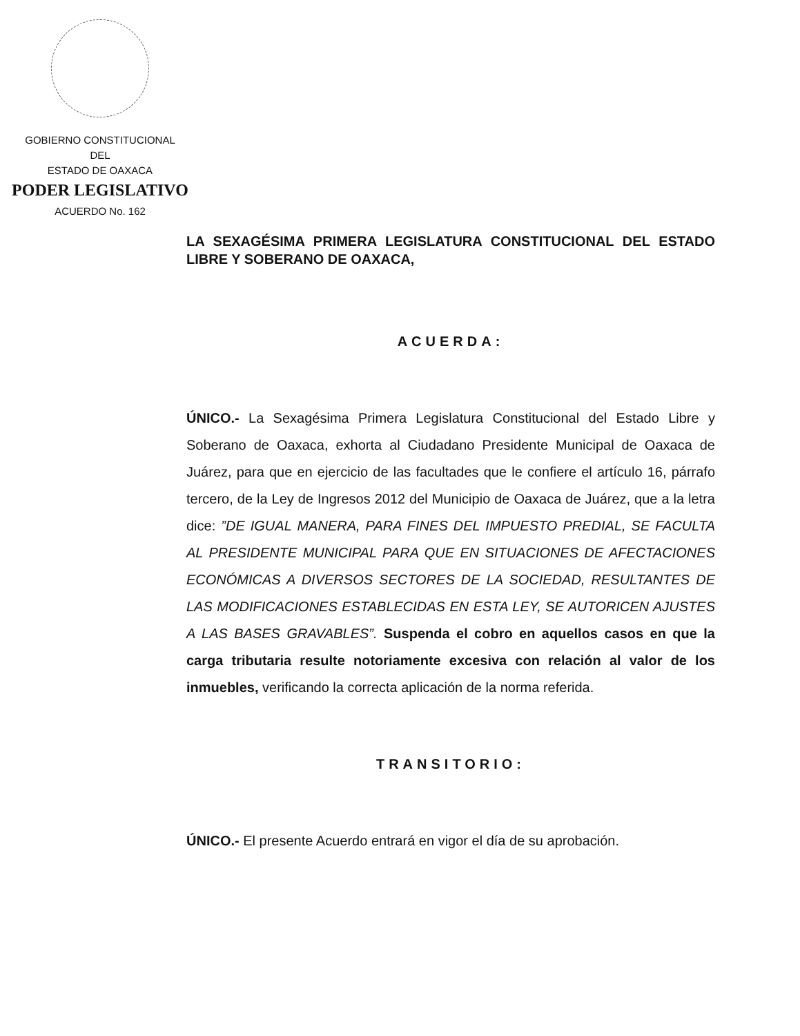GOBIERNO CONSTITUCIONAL
DEL
ESTADO DE OAXACA
PODER LEGISLATIVO
ACUERDO No. 162
LA SEXAGÉSIMA PRIMERA LEGISLATURA CONSTITUCIONAL DEL ESTADO LIBRE Y SOBERANO DE OAXACA,
ACUERDA:
ÚNICO.- La Sexagésima Primera Legislatura Constitucional del Estado Libre y Soberano de Oaxaca, exhorta al Ciudadano Presidente Municipal de Oaxaca de Juárez, para que en ejercicio de las facultades que le confiere el artículo 16, párrafo tercero, de la Ley de Ingresos 2012 del Municipio de Oaxaca de Juárez, que a la letra dice: ”DE IGUAL MANERA, PARA FINES DEL IMPUESTO PREDIAL, SE FACULTA AL PRESIDENTE MUNICIPAL PARA QUE EN SITUACIONES DE AFECTACIONES ECONÓMICAS A DIVERSOS SECTORES DE LA SOCIEDAD, RESULTANTES DE LAS MODIFICACIONES ESTABLECIDAS EN ESTA LEY, SE AUTORICEN AJUSTES A LAS BASES GRAVABLES”. Suspenda el cobro en aquellos casos en que la carga tributaria resulte notoriamente excesiva con relación al valor de los inmuebles, verificando la correcta aplicación de la norma referida.
TRANSITORIO:
ÚNICO.- El presente Acuerdo entrará en vigor el día de su aprobación.